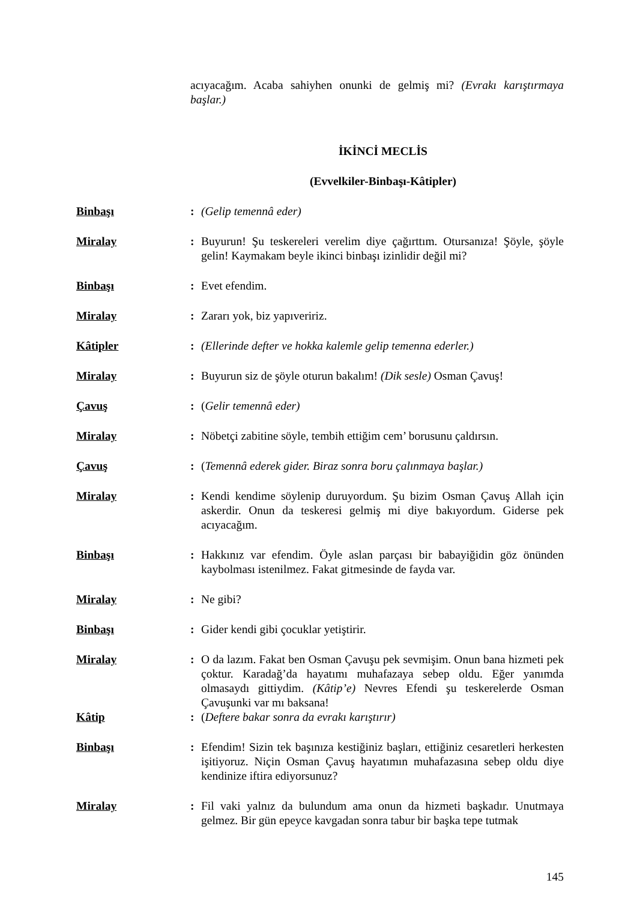acıyacağım. Acaba sahiyhen onunki de gelmiş mi? (Evrakı karıştırmaya başlar.)
İKİNCİ MECLİS
(Evvelkiler-Binbaşı-Kâtipler)
Binbaşı: (Gelip temennâ eder)
Miralay: Buyurun! Şu teskereleri verelim diye çağırttım. Otursanıza! Şöyle, şöyle gelin! Kaymakam beyle ikinci binbaşı izinlidir değil mi?
Binbaşı: Evet efendim.
Miralay: Zararı yok, biz yapıveririz.
Kâtipler: (Ellerinde defter ve hokka kalemle gelip temenna ederler.)
Miralay: Buyurun siz de şöyle oturun bakalım! (Dik sesle) Osman Çavuş!
Çavuş: (Gelir temennâ eder)
Miralay: Nöbetçi zabitine söyle, tembih ettiğim cem’ borusunu çaldırsın.
Çavuş: (Temennâ ederek gider. Biraz sonra boru çalınmaya başlar.)
Miralay: Kendi kendime söylenip duruyordum. Şu bizim Osman Çavuş Allah için askerdir. Onun da teskeresi gelmiş mi diye bakıyordum. Giderse pek acıyacağım.
Binbaşı: Hakkınız var efendim. Öyle aslan parçası bir babayiğidin göz önünden kaybolması istenilmez. Fakat gitmesinde de fayda var.
Miralay: Ne gibi?
Binbaşı: Gider kendi gibi çocuklar yetiştirir.
Miralay: O da lazım. Fakat ben Osman Çavuşu pek sevmişim. Onun bana hizmeti pek çoktur. Karadağ’da hayatımı muhafazaya sebep oldu. Eğer yanımda olmasaydı gittiydim. (Kâtip’e) Nevres Efendi şu teskerelerde Osman Çavuşunki var mı baksana!
Kâtip: (Deftere bakar sonra da evrakı karıştırır)
Binbaşı: Efendim! Sizin tek başınıza kestiğiniz başları, ettiğiniz cesaretleri herkesten işitiyoruz. Niçin Osman Çavuş hayatımın muhafazasına sebep oldu diye kendinize iftira ediyorsunuz?
Miralay: Fil vaki yalnız da bulundum ama onun da hizmeti başkadır. Unutmaya gelmez. Bir gün epeyce kavgadan sonra tabur bir başka tepe tutmak
145